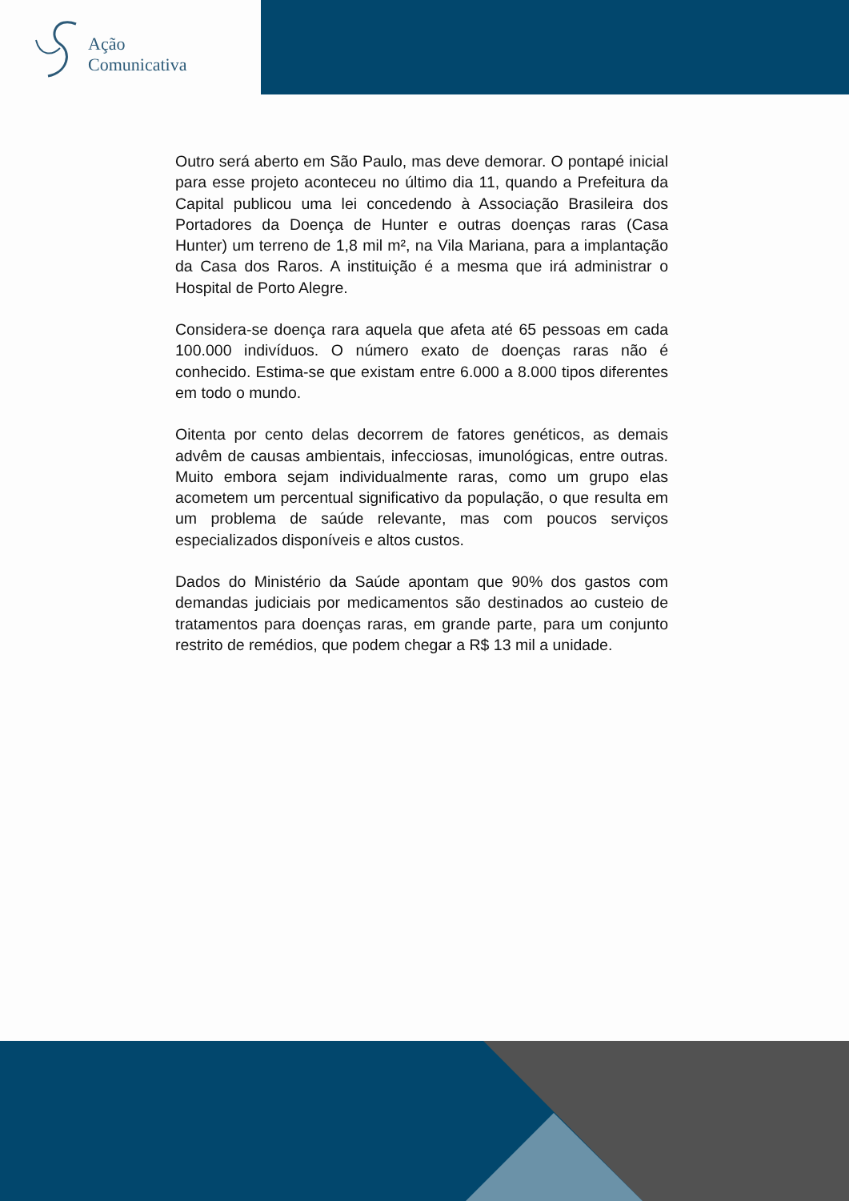Ação
Comunicativa
Outro será aberto em São Paulo, mas deve demorar. O pontapé inicial para esse projeto aconteceu no último dia 11, quando a Prefeitura da Capital publicou uma lei concedendo à Associação Brasileira dos Portadores da Doença de Hunter e outras doenças raras (Casa Hunter) um terreno de 1,8 mil m², na Vila Mariana, para a implantação da Casa dos Raros. A instituição é a mesma que irá administrar o Hospital de Porto Alegre.
Considera-se doença rara aquela que afeta até 65 pessoas em cada 100.000 indivíduos. O número exato de doenças raras não é conhecido. Estima-se que existam entre 6.000 a 8.000 tipos diferentes em todo o mundo.
Oitenta por cento delas decorrem de fatores genéticos, as demais advêm de causas ambientais, infecciosas, imunológicas, entre outras. Muito embora sejam individualmente raras, como um grupo elas acometem um percentual significativo da população, o que resulta em um problema de saúde relevante, mas com poucos serviços especializados disponíveis e altos custos.
Dados do Ministério da Saúde apontam que 90% dos gastos com demandas judiciais por medicamentos são destinados ao custeio de tratamentos para doenças raras, em grande parte, para um conjunto restrito de remédios, que podem chegar a R$ 13 mil a unidade.